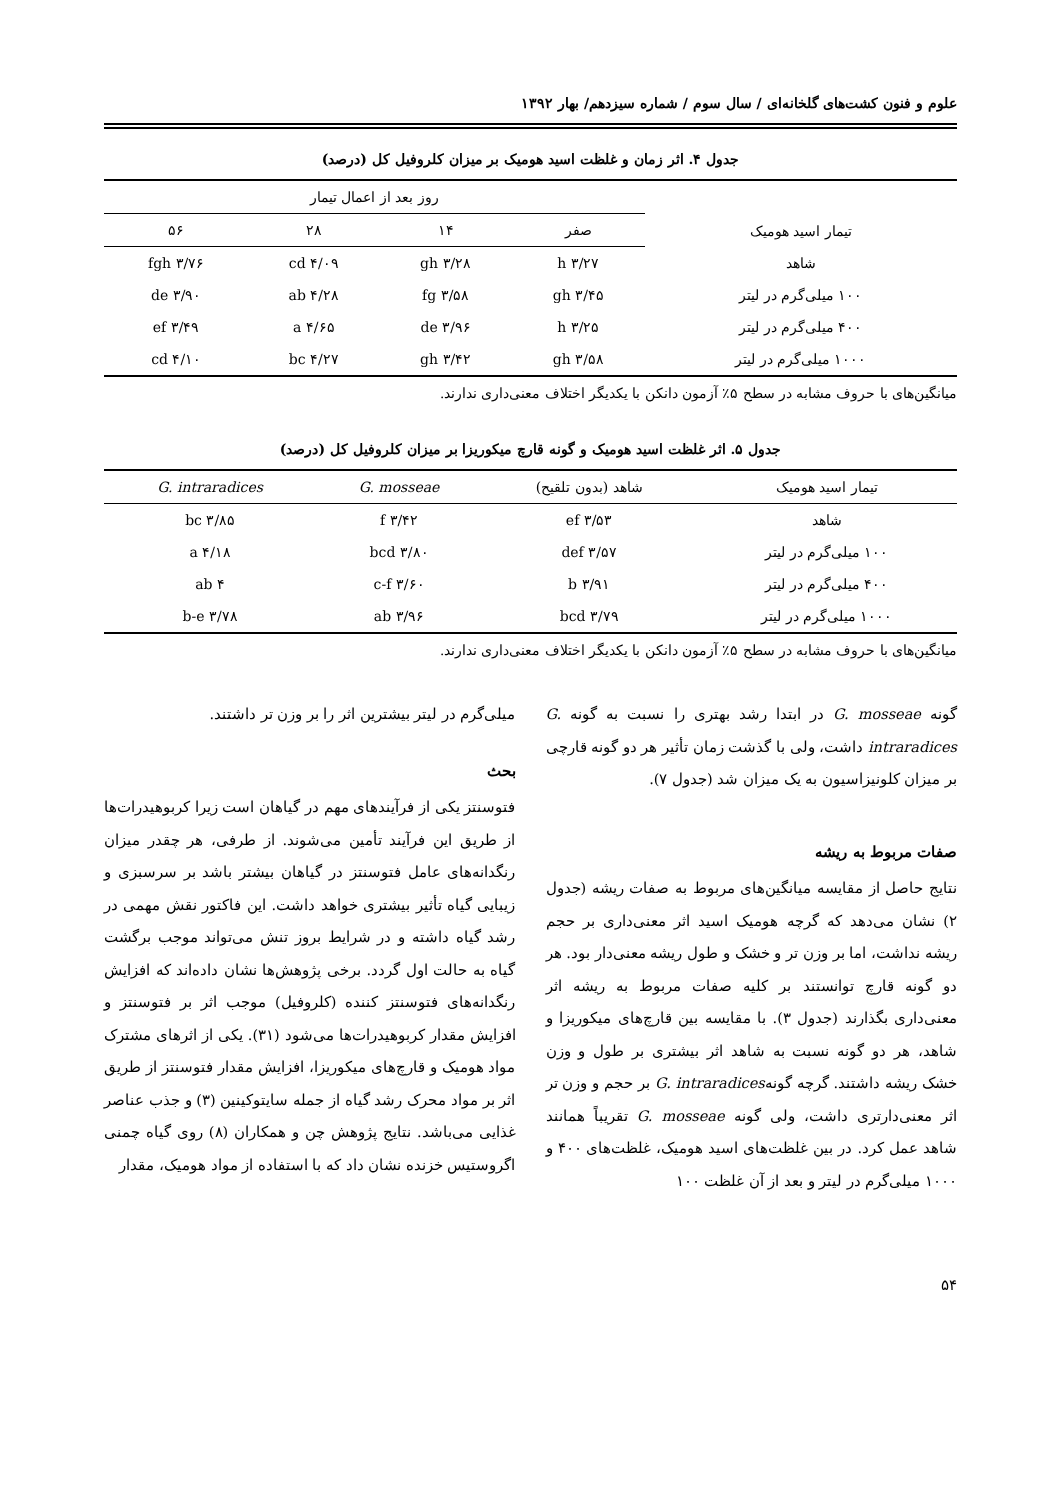علوم و فنون کشت‌های گلخانه‌ای / سال سوم / شماره سیزدهم/ بهار ۱۳۹۲
جدول ۴. اثر زمان و غلظت اسید هومیک بر میزان کلروفیل کل (درصد)
| تیمار اسید هومیک | روز بعد از اعمال تیمار | | | |
| --- | --- | --- | --- | --- |
| | صفر | ۱۴ | ۲۸ | ۵۶ |
| شاهد | ۳/۲۷ h | ۳/۲۸ gh | ۴/۰۹ cd | ۳/۷۶ fgh |
| ۱۰۰ میلی‌گرم در لیتر | ۳/۴۵ gh | ۳/۵۸ fg | ۴/۲۸ ab | ۳/۹۰ de |
| ۴۰۰ میلی‌گرم در لیتر | ۳/۲۵ h | ۳/۹۶ de | ۴/۶۵ a | ۳/۴۹ ef |
| ۱۰۰۰ میلی‌گرم در لیتر | ۳/۵۸ gh | ۳/۴۲ gh | ۴/۲۷ bc | ۴/۱۰ cd |
میانگین‌های با حروف مشابه در سطح ۵٪ آزمون دانکن با یکدیگر اختلاف معنی‌داری ندارند.
جدول ۵. اثر غلظت اسید هومیک و گونه قارچ میکوریزا بر میزان کلروفیل کل (درصد)
| تیمار اسید هومیک | شاهد (بدون تلقیح) | G. mosseae | G. intraradices |
| --- | --- | --- | --- |
| شاهد | ۳/۵۳ ef | ۳/۴۲ f | ۳/۸۵ bc |
| ۱۰۰ میلی‌گرم در لیتر | ۳/۵۷ def | ۳/۸۰ bcd | ۴/۱۸ a |
| ۴۰۰ میلی‌گرم در لیتر | ۳/۹۱ b | ۳/۶۰ c-f | ۴ ab |
| ۱۰۰۰ میلی‌گرم در لیتر | ۳/۷۹ bcd | ۳/۹۶ ab | ۳/۷۸ b-e |
میانگین‌های با حروف مشابه در سطح ۵٪ آزمون دانکن با یکدیگر اختلاف معنی‌داری ندارند.
گونه G. mosseae در ابتدا رشد بهتری را نسبت به گونه G. intraradices داشت، ولی با گذشت زمان تأثیر هر دو گونه قارچی بر میزان کلونیزاسیون به یک میزان شد (جدول ۷).
صفات مربوط به ریشه
نتایج حاصل از مقایسه میانگین‌های مربوط به صفات ریشه (جدول ۲) نشان می‌دهد که گرچه هومیک اسید اثر معنی‌داری بر حجم ریشه نداشت، اما بر وزن تر و خشک و طول ریشه معنی‌دار بود. هر دو گونه قارچ توانستند بر کلیه صفات مربوط به ریشه اثر معنی‌داری بگذارند (جدول ۳). با مقایسه بین قارچ‌های میکوریزا و شاهد، هر دو گونه نسبت به شاهد اثر بیشتری بر طول و وزن خشک ریشه داشتند. گرچه گونهG. intraradices بر حجم و وزن تر اثر معنی‌دارتری داشت، ولی گونه G. mosseae تقریباً همانند شاهد عمل کرد. در بین غلظت‌های اسید هومیک، غلظت‌های ۴۰۰ و ۱۰۰۰ میلی‌گرم در لیتر و بعد از آن غلظت ۱۰۰
میلی‌گرم در لیتر بیشترین اثر را بر وزن تر داشتند.
بحث
فتوسنتز یکی از فرآیندهای مهم در گیاهان است زیرا کربوهیدرات‌ها از طریق این فرآیند تأمین می‌شوند. از طرفی، هر چقدر میزان رنگدانه‌های عامل فتوسنتز در گیاهان بیشتر باشد بر سرسبزی و زیبایی گیاه تأثیر بیشتری خواهد داشت. این فاکتور نقش مهمی در رشد گیاه داشته و در شرایط بروز تنش می‌تواند موجب برگشت گیاه به حالت اول گردد. برخی پژوهش‌ها نشان داده‌اند که افزایش رنگدانه‌های فتوسنتز کننده (کلروفیل) موجب اثر بر فتوسنتز و افزایش مقدار کربوهیدرات‌ها می‌شود (۳۱). یکی از اثرهای مشترک مواد هومیک و قارچ‌های میکوریزا، افزایش مقدار فتوسنتز از طریق اثر بر مواد محرک رشد گیاه از جمله سایتوکینین (۳) و جذب عناصر غذایی می‌باشد. نتایج پژوهش چن و همکاران (۸) روی گیاه چمنی اگروستیس خزنده نشان داد که با استفاده از مواد هومیک، مقدار
۵۴